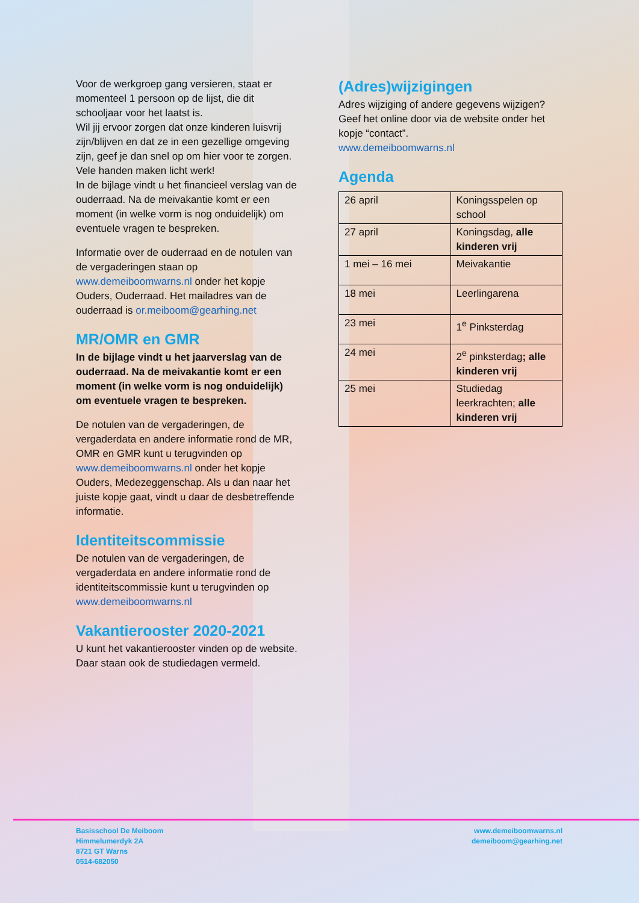Voor de werkgroep gang versieren, staat er momenteel 1 persoon op de lijst, die dit schooljaar voor het laatst is.
Wil jij ervoor zorgen dat onze kinderen luisvrij zijn/blijven en dat ze in een gezellige omgeving zijn, geef je dan snel op om hier voor te zorgen.
Vele handen maken licht werk!
In de bijlage vindt u het financieel verslag van de ouderraad. Na de meivakantie komt er een moment (in welke vorm is nog onduidelijk) om eventuele vragen te bespreken.
Informatie over de ouderraad en de notulen van de vergaderingen staan op www.demeiboomwarns.nl onder het kopje Ouders, Ouderraad. Het mailadres van de ouderraad is or.meiboom@gearhing.net
MR/OMR en GMR
In de bijlage vindt u het jaarverslag van de ouderraad. Na de meivakantie komt er een moment (in welke vorm is nog onduidelijk) om eventuele vragen te bespreken.
De notulen van de vergaderingen, de vergaderdata en andere informatie rond de MR, OMR en GMR kunt u terugvinden op www.demeiboomwarns.nl onder het kopje Ouders, Medezeggenschap. Als u dan naar het juiste kopje gaat, vindt u daar de desbetreffende informatie.
Identiteitscommissie
De notulen van de vergaderingen, de vergaderdata en andere informatie rond de identiteitscommissie kunt u terugvinden op www.demeiboomwarns.nl
Vakantierooster 2020-2021
U kunt het vakantierooster vinden op de website. Daar staan ook de studiedagen vermeld.
(Adres)wijzigingen
Adres wijziging of andere gegevens wijzigen? Geef het online door via de website onder het kopje “contact”.
www.demeiboomwarns.nl
Agenda
| 26 april | Koningsspelen op school |
| 27 april | Koningsdag, alle kinderen vrij |
| 1 mei – 16 mei | Meivakantie |
| 18 mei | Leerlingarena |
| 23 mei | 1<sup>e</sup> Pinksterdag |
| 24 mei | 2<sup>e</sup> pinksterdag ; alle kinderen vrij |
| 25 mei | Studiedag leerkrachten; alle kinderen vrij |
Basisschool De Meiboom
Himmelumerdyk 2A
8721 GT Warns
0514-682050
www.demeiboomwarns.nl
demeiboom@gearhing.net